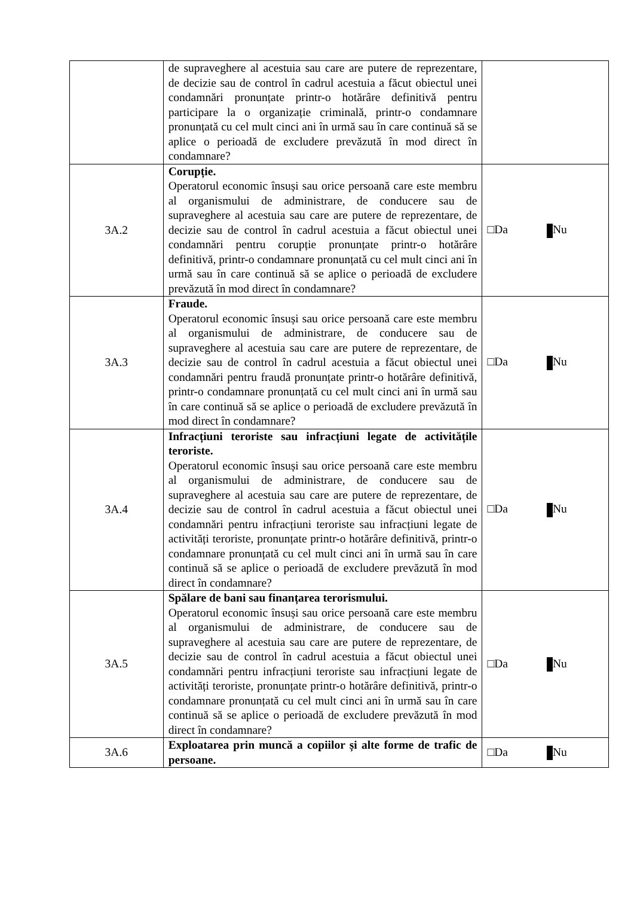| | de supraveghere al acestuia sau care are putere de reprezentare, de decizie sau de control în cadrul acestuia a făcut obiectul unei condamnări pronunțate printr-o hotărâre definitivă pentru participare la o organizație criminală, printr-o condamnare pronunțată cu cel mult cinci ani în urmă sau în care continuă să se aplice o perioadă de excludere prevăzută în mod direct în condamnare? | |
| 3A.2 | Corupție. Operatorul economic însuși sau orice persoană care este membru al organismului de administrare, de conducere sau de supraveghere al acestuia sau care are putere de reprezentare, de decizie sau de control în cadrul acestuia a făcut obiectul unei condamnări pentru corupție pronunțate printr-o hotărâre definitivă, printr-o condamnare pronunțată cu cel mult cinci ani în urmă sau în care continuă să se aplice o perioadă de excludere prevăzută în mod direct în condamnare? | □Da Nu |
| 3A.3 | Fraude. Operatorul economic însuși sau orice persoană care este membru al organismului de administrare, de conducere sau de supraveghere al acestuia sau care are putere de reprezentare, de decizie sau de control în cadrul acestuia a făcut obiectul unei condamnări pentru fraudă pronunțate printr-o hotărâre definitivă, printr-o condamnare pronunțată cu cel mult cinci ani în urmă sau în care continuă să se aplice o perioadă de excludere prevăzută în mod direct în condamnare? | □Da Nu |
| 3A.4 | Infracțiuni teroriste sau infracțiuni legate de activitățile teroriste. Operatorul economic însuși sau orice persoană care este membru al organismului de administrare, de conducere sau de supraveghere al acestuia sau care are putere de reprezentare, de decizie sau de control în cadrul acestuia a făcut obiectul unei condamnări pentru infracțiuni teroriste sau infracțiuni legate de activități teroriste, pronunțate printr-o hotărâre definitivă, printr-o condamnare pronunțată cu cel mult cinci ani în urmă sau în care continuă să se aplice o perioadă de excludere prevăzută în mod direct în condamnare? | □Da Nu |
| 3A.5 | Spălare de bani sau finanțarea terorismului. Operatorul economic însuși sau orice persoană care este membru al organismului de administrare, de conducere sau de supraveghere al acestuia sau care are putere de reprezentare, de decizie sau de control în cadrul acestuia a făcut obiectul unei condamnări pentru infracțiuni teroriste sau infracțiuni legate de activități teroriste, pronunțate printr-o hotărâre definitivă, printr-o condamnare pronunțată cu cel mult cinci ani în urmă sau în care continuă să se aplice o perioadă de excludere prevăzută în mod direct în condamnare? | □Da Nu |
| 3A.6 | Exploatarea prin muncă a copiilor și alte forme de trafic de persoane. | □Da Nu |